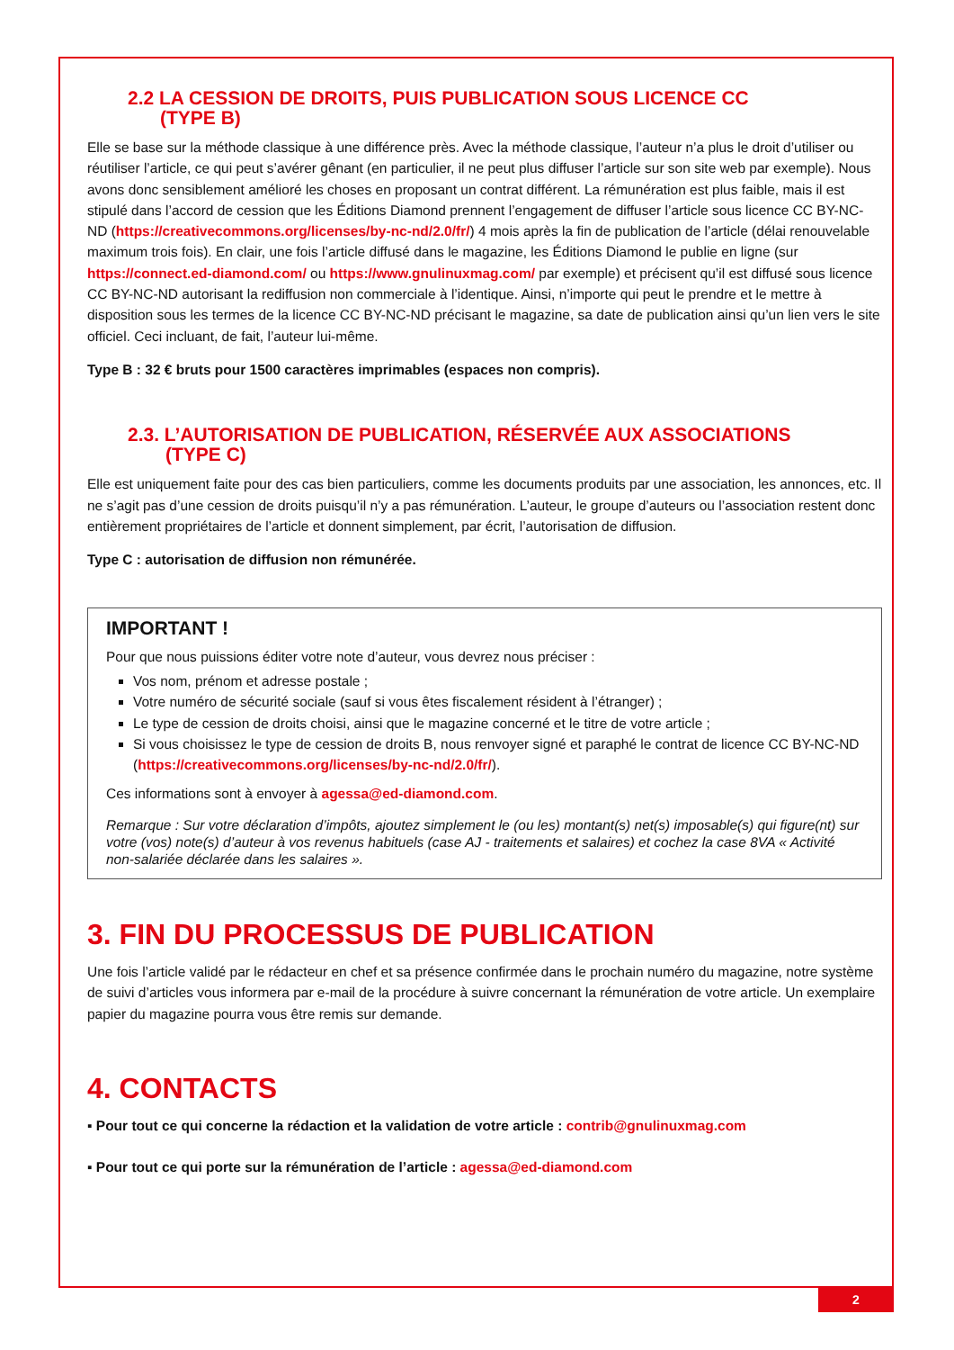2.2 LA CESSION DE DROITS, PUIS PUBLICATION SOUS LICENCE CC
(TYPE B)
Elle se base sur la méthode classique à une différence près. Avec la méthode classique, l’auteur n’a plus le droit d’utiliser ou réutiliser l’article, ce qui peut s’avérer gênant (en particulier, il ne peut plus diffuser l’article sur son site web par exemple). Nous avons donc sensiblement amélioré les choses en proposant un contrat différent. La rémunération est plus faible, mais il est stipulé dans l’accord de cession que les Éditions Diamond prennent l’engagement de diffuser l’article sous licence CC BY-NC-ND (https://creativecommons.org/licenses/by-nc-nd/2.0/fr/) 4 mois après la fin de publication de l’article (délai renouvelable maximum trois fois). En clair, une fois l’article diffusé dans le magazine, les Éditions Diamond le publie en ligne (sur https://connect.ed-diamond.com/ ou https://www.gnulinuxmag.com/ par exemple) et précisent qu’il est diffusé sous licence CC BY-NC-ND autorisant la rediffusion non commerciale à l’identique. Ainsi, n’importe qui peut le prendre et le mettre à disposition sous les termes de la licence CC BY-NC-ND précisant le magazine, sa date de publication ainsi qu’un lien vers le site officiel. Ceci incluant, de fait, l’auteur lui-même.
Type B : 32 € bruts pour 1500 caractères imprimables (espaces non compris).
2.3. L’AUTORISATION DE PUBLICATION, RÉSERVÉE AUX ASSOCIATIONS
(TYPE C)
Elle est uniquement faite pour des cas bien particuliers, comme les documents produits par une association, les annonces, etc. Il ne s’agit pas d’une cession de droits puisqu’il n’y a pas rémunération. L’auteur, le groupe d’auteurs ou l’association restent donc entièrement propriétaires de l’article et donnent simplement, par écrit, l’autorisation de diffusion.
Type C : autorisation de diffusion non rémunérée.
IMPORTANT !
Pour que nous puissions éditer votre note d’auteur, vous devrez nous préciser :
Vos nom, prénom et adresse postale ;
Votre numéro de sécurité sociale (sauf si vous êtes fiscalement résident à l’étranger) ;
Le type de cession de droits choisi, ainsi que le magazine concerné et le titre de votre article ;
Si vous choisissez le type de cession de droits B, nous renvoyer signé et paraphé le contrat de licence CC BY-NC-ND (https://creativecommons.org/licenses/by-nc-nd/2.0/fr/).
Ces informations sont à envoyer à agessa@ed-diamond.com.
Remarque : Sur votre déclaration d’impôts, ajoutez simplement le (ou les) montant(s) net(s) imposable(s) qui figure(nt) sur votre (vos) note(s) d’auteur à vos revenus habituels (case AJ - traitements et salaires) et cochez la case 8VA « Activité non-salariée déclarée dans les salaires ».
3. FIN DU PROCESSUS DE PUBLICATION
Une fois l’article validé par le rédacteur en chef et sa présence confirmée dans le prochain numéro du magazine, notre système de suivi d’articles vous informera par e-mail de la procédure à suivre concernant la rémunération de votre article. Un exemplaire papier du magazine pourra vous être remis sur demande.
4. CONTACTS
▪ Pour tout ce qui concerne la rédaction et la validation de votre article : contrib@gnulinuxmag.com
▪ Pour tout ce qui porte sur la rémunération de l’article : agessa@ed-diamond.com
2